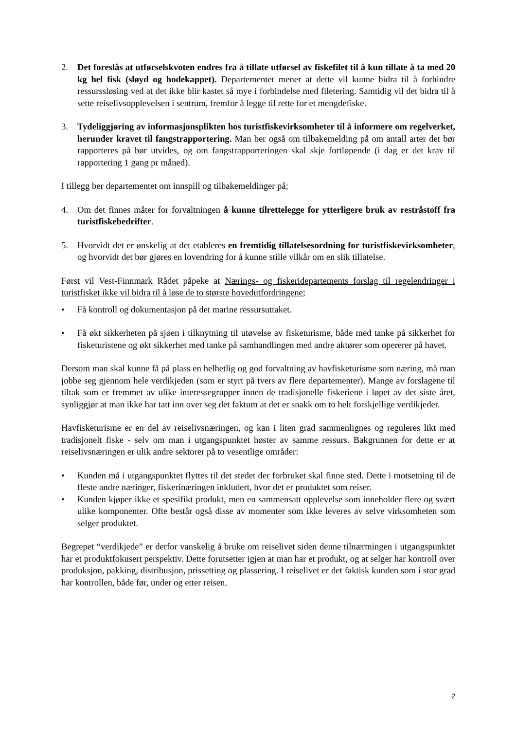2. Det foreslås at utførselskvoten endres fra å tillate utførsel av fiskefilet til å kun tillate å ta med 20 kg hel fisk (sløyd og hodekappet). Departementet mener at dette vil kunne bidra til å forhindre ressurssløsing ved at det ikke blir kastet så mye i forbindelse med filetering. Samtidig vil det bidra til å sette reiselivsopplevelsen i sentrum, fremfor å legge til rette for et mengdefiske.
3. Tydeliggjøring av informasjonsplikten hos turistfiskevirksomheter til å informere om regelverket, herunder kravet til fangstrapportering. Man ber også om tilbakemelding på om antall arter det bør rapporteres på bør utvides, og om fangstrapporteringen skal skje fortløpende (i dag er det krav til rapportering 1 gang pr måned).
I tillegg ber departementet om innspill og tilbakemeldinger på;
4. Om det finnes måter for forvaltningen å kunne tilrettelegge for ytterligere bruk av restråstoff fra turistfiskebedrifter.
5. Hvorvidt det er ønskelig at det etableres en fremtidig tillatelsesordning for turistfiskevirksomheter, og hvorvidt det bør gjøres en lovendring for å kunne stille vilkår om en slik tillatelse.
Først vil Vest-Finnmark Rådet påpeke at Nærings- og fiskeridepartements forslag til regelendringer i turistfisket ikke vil bidra til å løse de to største hovedutfordringene;
• Få kontroll og dokumentasjon på det marine ressursuttaket.
• Få økt sikkerheten på sjøen i tilknytning til utøvelse av fisketurisme, både med tanke på sikkerhet for fisketuristene og økt sikkerhet med tanke på samhandlingen med andre aktører som opererer på havet.
Dersom man skal kunne få på plass en helhetlig og god forvaltning av havfisketurisme som næring, må man jobbe seg gjennom hele verdikjeden (som er styrt på tvers av flere departementer). Mange av forslagene til tiltak som er fremmet av ulike interessegrupper innen de tradisjonelle fiskeriene i løpet av det siste året, synliggjør at man ikke har tatt inn over seg det faktum at det er snakk om to helt forskjellige verdikjeder.
Havfisketurisme er en del av reiselivsnæringen, og kan i liten grad sammenlignes og reguleres likt med tradisjonelt fiske - selv om man i utgangspunktet høster av samme ressurs. Bakgrunnen for dette er at reiselivsnæringen er ulik andre sektorer på to vesentlige områder:
• Kunden må i utgangspunktet flyttes til det stedet der forbruket skal finne sted. Dette i motsetning til de fleste andre næringer, fiskerinæringen inkludert, hvor det er produktet som reiser.
• Kunden kjøper ikke et spesifikt produkt, men en sammensatt opplevelse som inneholder flere og svært ulike komponenter. Ofte består også disse av momenter som ikke leveres av selve virksomheten som selger produktet.
Begrepet “verdikjede” er derfor vanskelig å bruke om reiselivet siden denne tilnærmingen i utgangspunktet har et produktfokusert perspektiv. Dette forutsetter igjen at man har et produkt, og at selger har kontroll over produksjon, pakking, distribusjon, prissetting og plassering. I reiselivet er det faktisk kunden som i stor grad har kontrollen, både før, under og etter reisen.
2